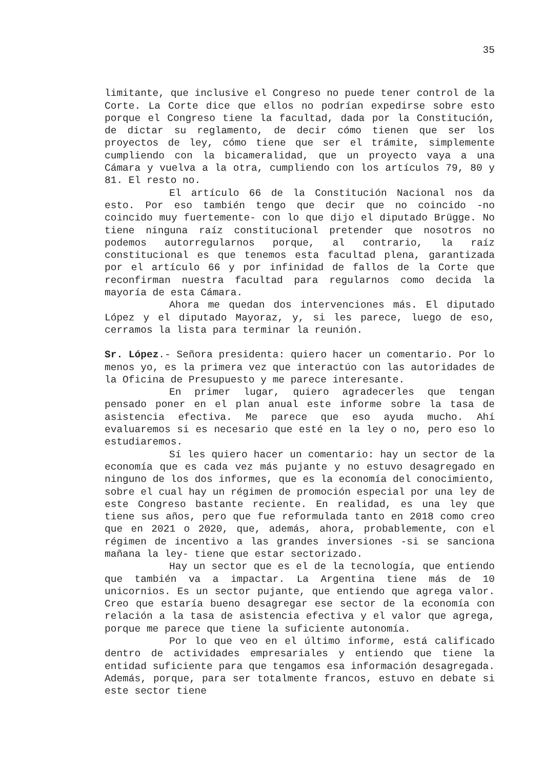35
limitante, que inclusive el Congreso no puede tener control de la Corte. La Corte dice que ellos no podrían expedirse sobre esto porque el Congreso tiene la facultad, dada por la Constitución, de dictar su reglamento, de decir cómo tienen que ser los proyectos de ley, cómo tiene que ser el trámite, simplemente cumpliendo con la bicameralidad, que un proyecto vaya a una Cámara y vuelva a la otra, cumpliendo con los artículos 79, 80 y 81. El resto no.
El artículo 66 de la Constitución Nacional nos da esto. Por eso también tengo que decir que no coincido -no coincido muy fuertemente- con lo que dijo el diputado Brügge. No tiene ninguna raíz constitucional pretender que nosotros no podemos autorregularnos porque, al contrario, la raíz constitucional es que tenemos esta facultad plena, garantizada por el artículo 66 y por infinidad de fallos de la Corte que reconfirman nuestra facultad para regularnos como decida la mayoría de esta Cámara.
Ahora me quedan dos intervenciones más. El diputado López y el diputado Mayoraz, y, si les parece, luego de eso, cerramos la lista para terminar la reunión.
Sr. López.- Señora presidenta: quiero hacer un comentario. Por lo menos yo, es la primera vez que interactúo con las autoridades de la Oficina de Presupuesto y me parece interesante.
En primer lugar, quiero agradecerles que tengan pensado poner en el plan anual este informe sobre la tasa de asistencia efectiva. Me parece que eso ayuda mucho. Ahí evaluaremos si es necesario que esté en la ley o no, pero eso lo estudiaremos.
Sí les quiero hacer un comentario: hay un sector de la economía que es cada vez más pujante y no estuvo desagregado en ninguno de los dos informes, que es la economía del conocimiento, sobre el cual hay un régimen de promoción especial por una ley de este Congreso bastante reciente. En realidad, es una ley que tiene sus años, pero que fue reformulada tanto en 2018 como creo que en 2021 o 2020, que, además, ahora, probablemente, con el régimen de incentivo a las grandes inversiones -si se sanciona mañana la ley- tiene que estar sectorizado.
Hay un sector que es el de la tecnología, que entiendo que también va a impactar. La Argentina tiene más de 10 unicornios. Es un sector pujante, que entiendo que agrega valor. Creo que estaría bueno desagregar ese sector de la economía con relación a la tasa de asistencia efectiva y el valor que agrega, porque me parece que tiene la suficiente autonomía.
Por lo que veo en el último informe, está calificado dentro de actividades empresariales y entiendo que tiene la entidad suficiente para que tengamos esa información desagregada. Además, porque, para ser totalmente francos, estuvo en debate si este sector tiene